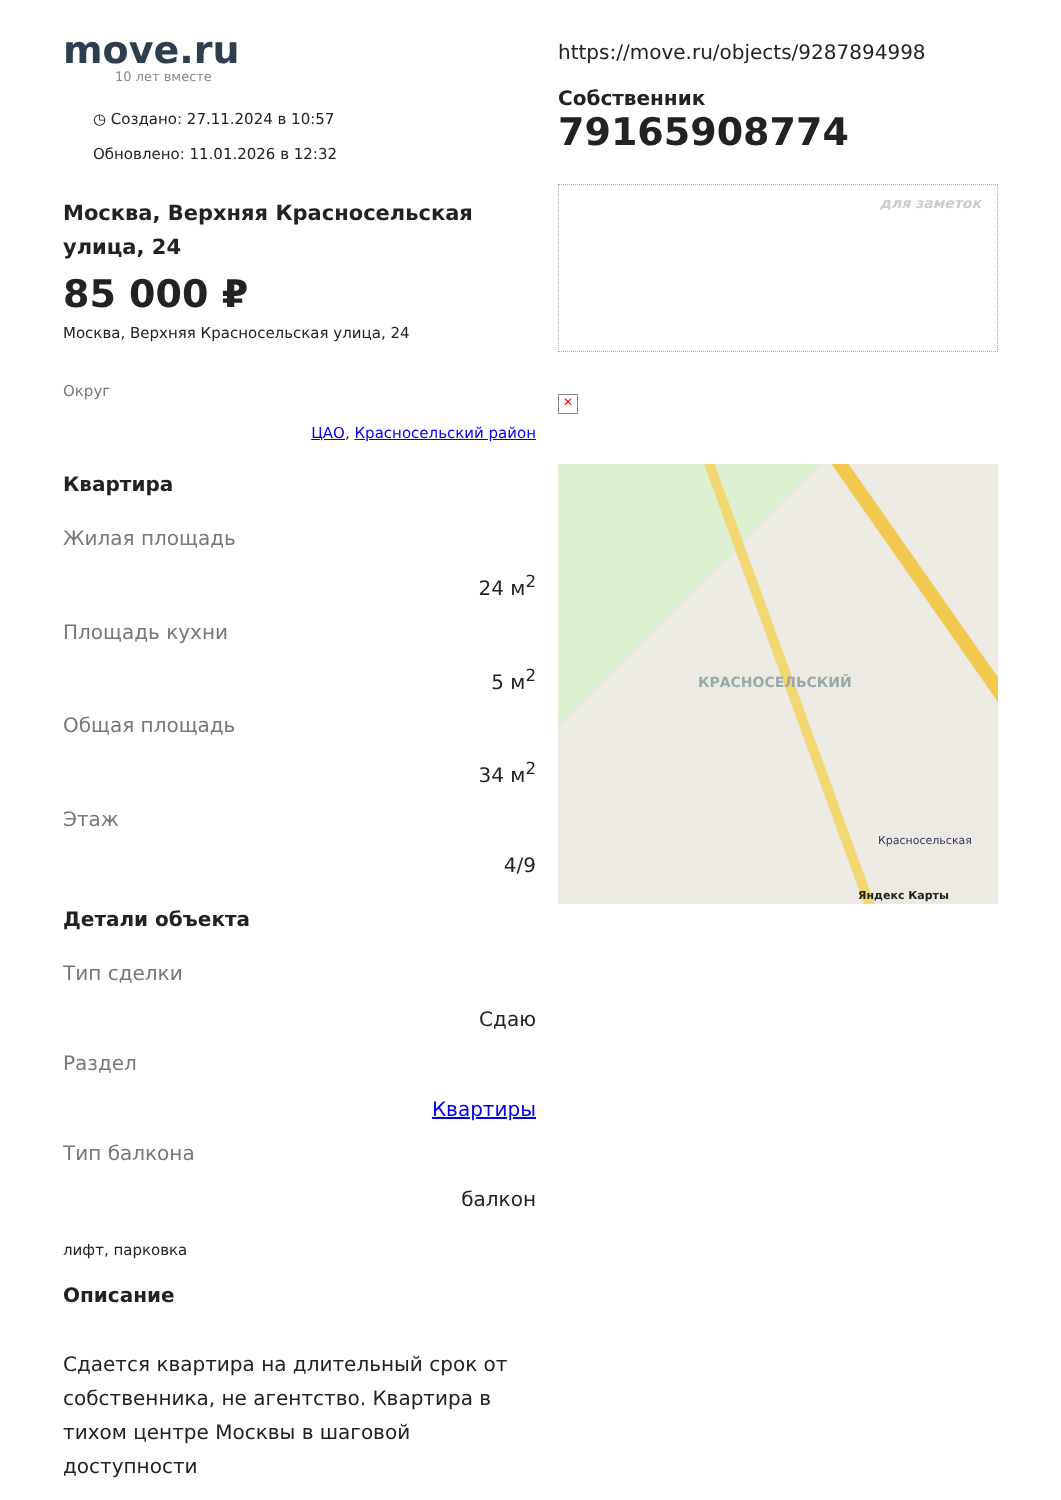move.ru
10 лет вместе
◷ Создано: 27.11.2024 в 10:57
Обновлено: 11.01.2026 в 12:32
Москва, Верхняя Красносельская улица, 24
85 000 ₽
Москва, Верхняя Красносельская улица, 24
Округ
ЦАО, Красносельский район
Квартира
Жилая площадь
24 м<sup>2</sup>
Площадь кухни
5 м<sup>2</sup>
Общая площадь
34 м<sup>2</sup>
Этаж
4/9
Детали объекта
Тип сделки
Сдаю
Раздел
Квартиры
Тип балкона
балкон
лифт, парковка
Описание
Сдается квартира на длительный срок от собственника, не агентство. Квартира в тихом центре Москвы в шаговой доступности
https://move.ru/objects/9287894998
Собственник
79165908774
для заметок
✕
КРАСНОСЕЛЬСКИЙ
Красносельская
Яндекс Карты